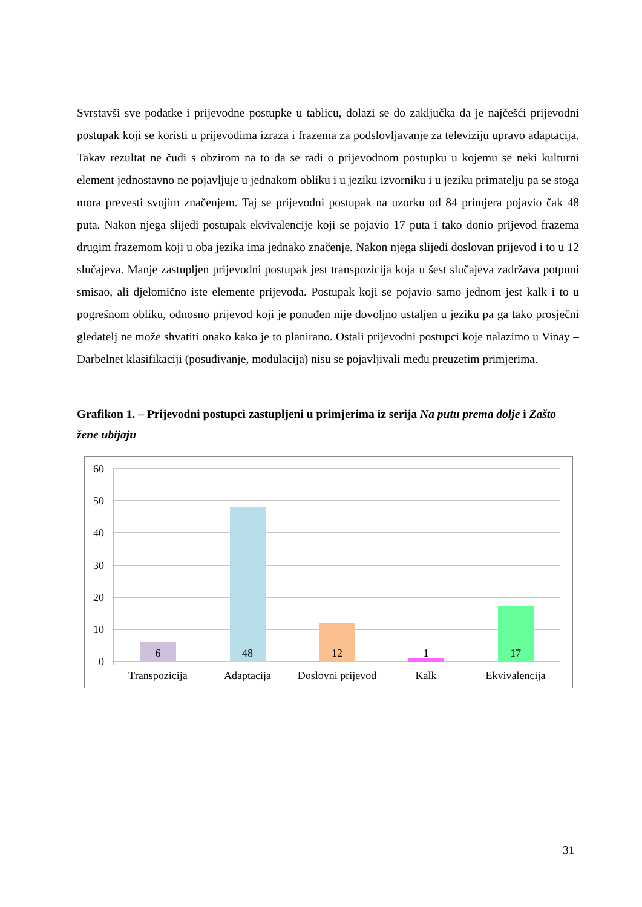Svrstavši sve podatke i prijevodne postupke u tablicu, dolazi se do zaključka da je najčešći prijevodni postupak koji se koristi u prijevodima izraza i frazema za podslovljavanje za televiziju upravo adaptacija. Takav rezultat ne čudi s obzirom na to da se radi o prijevodnom postupku u kojemu se neki kulturni element jednostavno ne pojavljuje u jednakom obliku i u jeziku izvorniku i u jeziku primatelju pa se stoga mora prevesti svojim značenjem. Taj se prijevodni postupak na uzorku od 84 primjera pojavio čak 48 puta. Nakon njega slijedi postupak ekvivalencije koji se pojavio 17 puta i tako donio prijevod frazema drugim frazemom koji u oba jezika ima jednako značenje. Nakon njega slijedi doslovan prijevod i to u 12 slučajeva. Manje zastupljen prijevodni postupak jest transpozicija koja u šest slučajeva zadržava potpuni smisao, ali djelomično iste elemente prijevoda. Postupak koji se pojavio samo jednom jest kalk i to u pogrešnom obliku, odnosno prijevod koji je ponuđen nije dovoljno ustaljen u jeziku pa ga tako prosječni gledatelj ne može shvatiti onako kako je to planirano. Ostali prijevodni postupci koje nalazimo u Vinay – Darbelnet klasifikaciji (posuđivanje, modulacija) nisu se pojavljivali među preuzetim primjerima.
Grafikon 1. – Prijevodni postupci zastupljeni u primjerima iz serija Na putu prema dolje i Zašto žene ubijaju
60
50
40
30
20
10
0
6
48
12
1
17
Transpozicija
Adaptacija
Doslovni prijevod
Kalk
Ekvivalencija
31